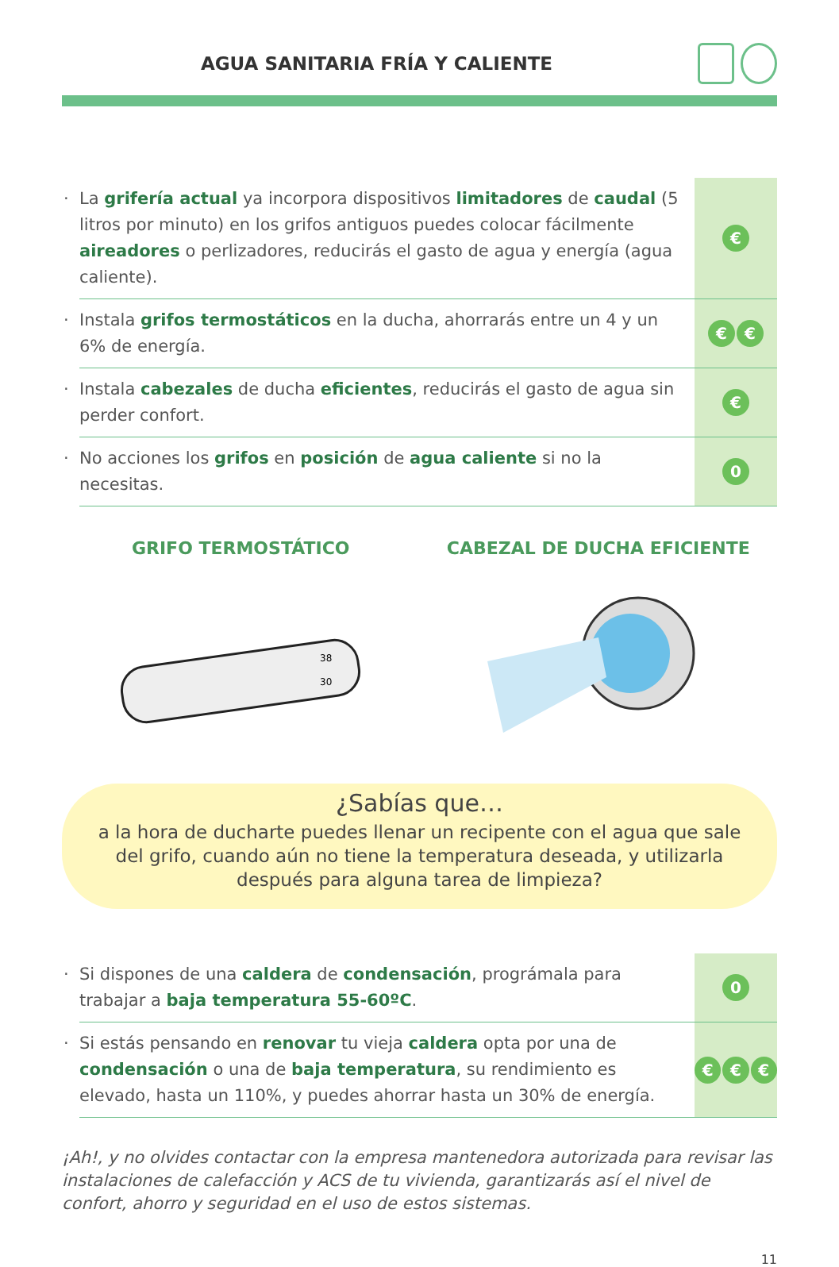AGUA SANITARIA FRÍA Y CALIENTE
· La grifería actual ya incorpora dispositivos limitadores de caudal (5 litros por minuto) en los grifos antiguos puedes colocar fácilmente aireadores o perlizadores, reducirás el gasto de agua y energía (agua caliente).
€
· Instala grifos termostáticos en la ducha, ahorrarás entre un 4 y un 6% de energía.
€ €
· Instala cabezales de ducha eficientes, reducirás el gasto de agua sin perder confort.
€
· No acciones los grifos en posición de agua caliente si no la necesitas.
0
GRIFO TERMOSTÁTICO
38
30
CABEZAL DE DUCHA EFICIENTE
¿Sabías que…
a la hora de ducharte puedes llenar un recipente con el agua que sale del grifo, cuando aún no tiene la temperatura deseada, y utilizarla después para alguna tarea de limpieza?
· Si dispones de una caldera de condensación, prográmala para trabajar a baja temperatura 55-60ºC.
0
· Si estás pensando en renovar tu vieja caldera opta por una de condensación o una de baja temperatura, su rendimiento es elevado, hasta un 110%, y puedes ahorrar hasta un 30% de energía.
€ € €
¡Ah!, y no olvides contactar con la empresa mantenedora autorizada para revisar las instalaciones de calefacción y ACS de tu vivienda, garantizarás así el nivel de confort, ahorro y seguridad en el uso de estos sistemas.
11